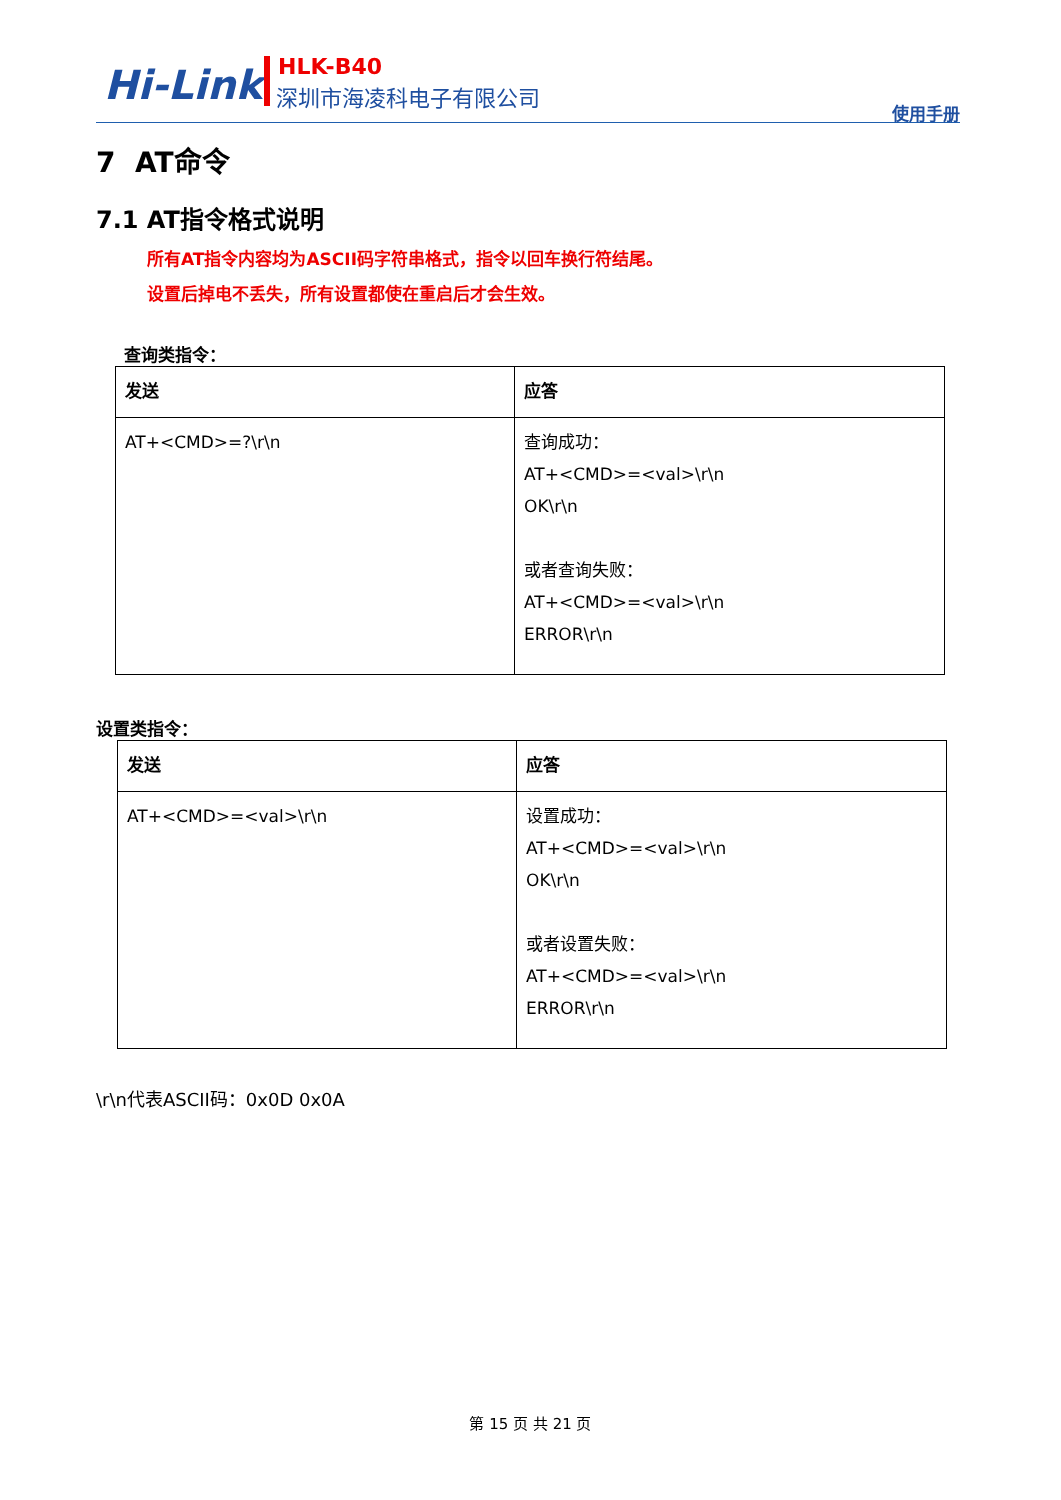Hi-Link HLK-B40
深圳市海凌科电子有限公司
使用手册
7 AT命令
7.1 AT指令格式说明
所有AT指令内容均为ASCII码字符串格式，指令以回车换行符结尾。
设置后掉电不丢失，所有设置都使在重启后才会生效。
查询类指令：
| 发送 | 应答 |
| --- | --- |
| AT+<CMD>=?\r\n | 查询成功： AT+<CMD>=<val>\r\n OK\r\n 或者查询失败： AT+<CMD>=<val>\r\n ERROR\r\n |
设置类指令：
| 发送 | 应答 |
| --- | --- |
| AT+<CMD>=<val>\r\n | 设置成功： AT+<CMD>=<val>\r\n OK\r\n 或者设置失败： AT+<CMD>=<val>\r\n ERROR\r\n |
\r\n代表ASCII码：0x0D 0x0A
第 15 页 共 21 页